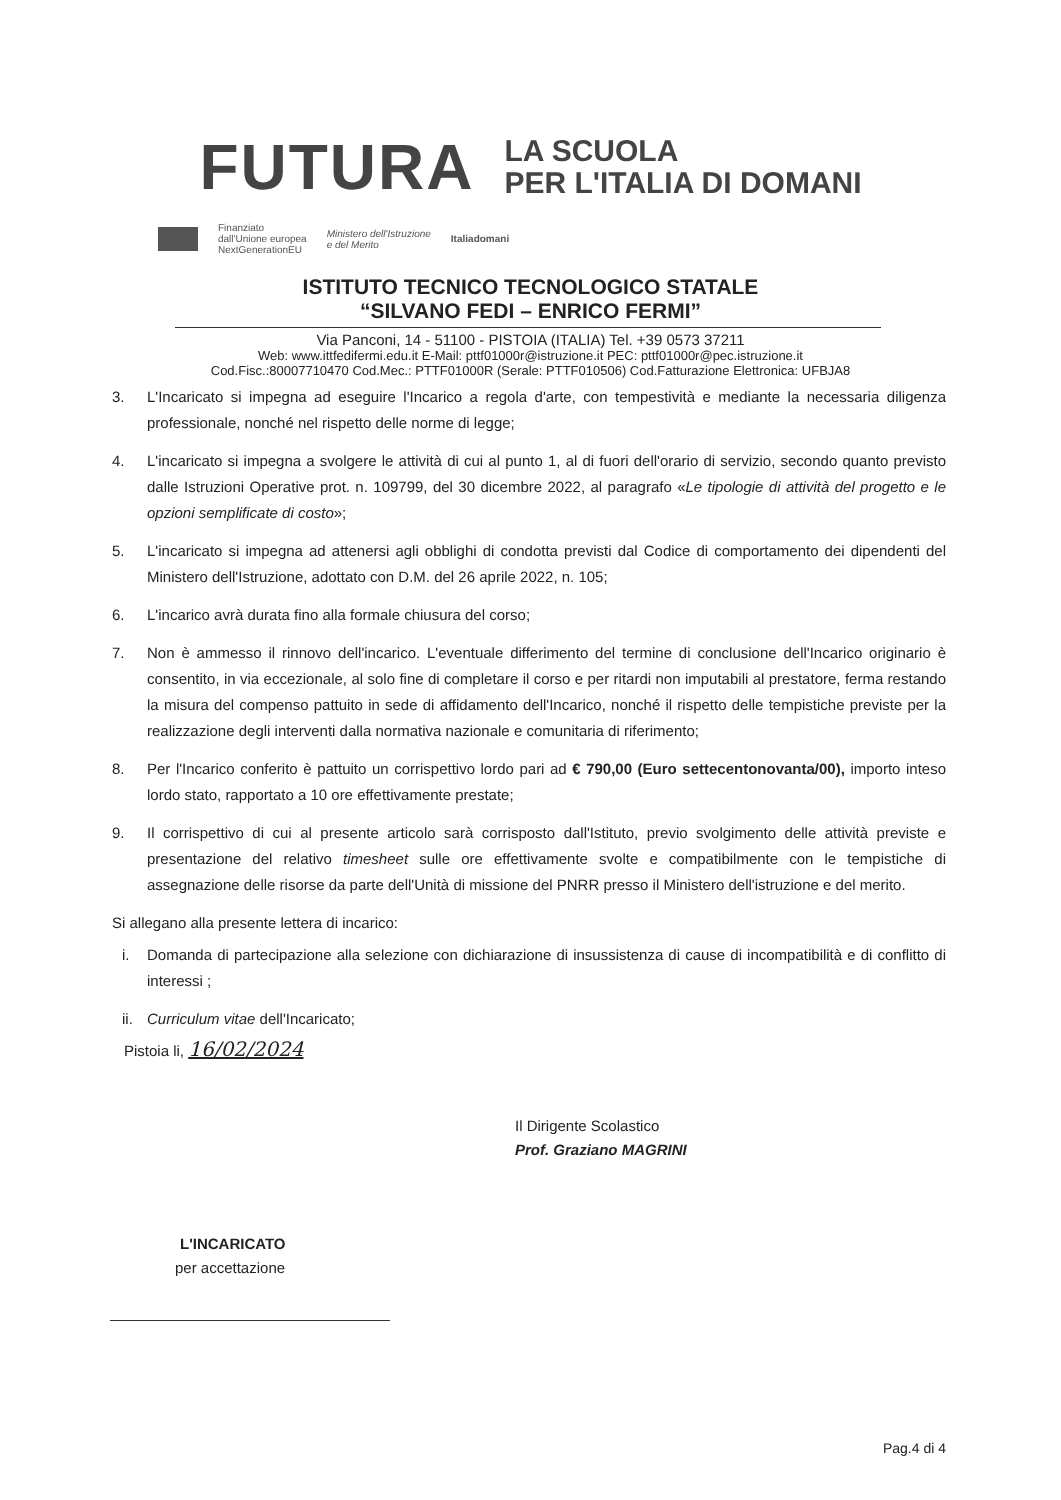FUTURA
LA SCUOLA
PER L'ITALIA DI DOMANI
Finanziato
dall'Unione europea
NextGenerationEU Ministero dell'Istruzione
e del Merito Italiadomani
ISTITUTO TECNICO TECNOLOGICO STATALE
“SILVANO FEDI – ENRICO FERMI”
Via Panconi, 14 - 51100 - PISTOIA (ITALIA) Tel. +39 0573 37211
Web: www.ittfedifermi.edu.it E-Mail: pttf01000r@istruzione.it PEC: pttf01000r@pec.istruzione.it
Cod.Fisc.:80007710470 Cod.Mec.: PTTF01000R (Serale: PTTF010506) Cod.Fatturazione Elettronica: UFBJA8
3. L'Incaricato si impegna ad eseguire l'Incarico a regola d'arte, con tempestività e mediante la necessaria diligenza professionale, nonché nel rispetto delle norme di legge;
4. L'incaricato si impegna a svolgere le attività di cui al punto 1, al di fuori dell'orario di servizio, secondo quanto previsto dalle Istruzioni Operative prot. n. 109799, del 30 dicembre 2022, al paragrafo «Le tipologie di attività del progetto e le opzioni semplificate di costo»;
5. L'incaricato si impegna ad attenersi agli obblighi di condotta previsti dal Codice di comportamento dei dipendenti del Ministero dell'Istruzione, adottato con D.M. del 26 aprile 2022, n. 105;
6. L'incarico avrà durata fino alla formale chiusura del corso;
7. Non è ammesso il rinnovo dell'incarico. L'eventuale differimento del termine di conclusione dell'Incarico originario è consentito, in via eccezionale, al solo fine di completare il corso e per ritardi non imputabili al prestatore, ferma restando la misura del compenso pattuito in sede di affidamento dell'Incarico, nonché il rispetto delle tempistiche previste per la realizzazione degli interventi dalla normativa nazionale e comunitaria di riferimento;
8. Per l'Incarico conferito è pattuito un corrispettivo lordo pari ad € 790,00 (Euro settecentonovanta/00), importo inteso lordo stato, rapportato a 10 ore effettivamente prestate;
9. Il corrispettivo di cui al presente articolo sarà corrisposto dall'Istituto, previo svolgimento delle attività previste e presentazione del relativo timesheet sulle ore effettivamente svolte e compatibilmente con le tempistiche di assegnazione delle risorse da parte dell'Unità di missione del PNRR presso il Ministero dell'istruzione e del merito.
Si allegano alla presente lettera di incarico:
i. Domanda di partecipazione alla selezione con dichiarazione di insussistenza di cause di incompatibilità e di conflitto di interessi ;
ii. Curriculum vitae dell'Incaricato;
Pistoia li, 16/02/2024
Il Dirigente Scolastico
Prof. Graziano MAGRINI
L'INCARICATO
per accettazione
Pag.4 di 4